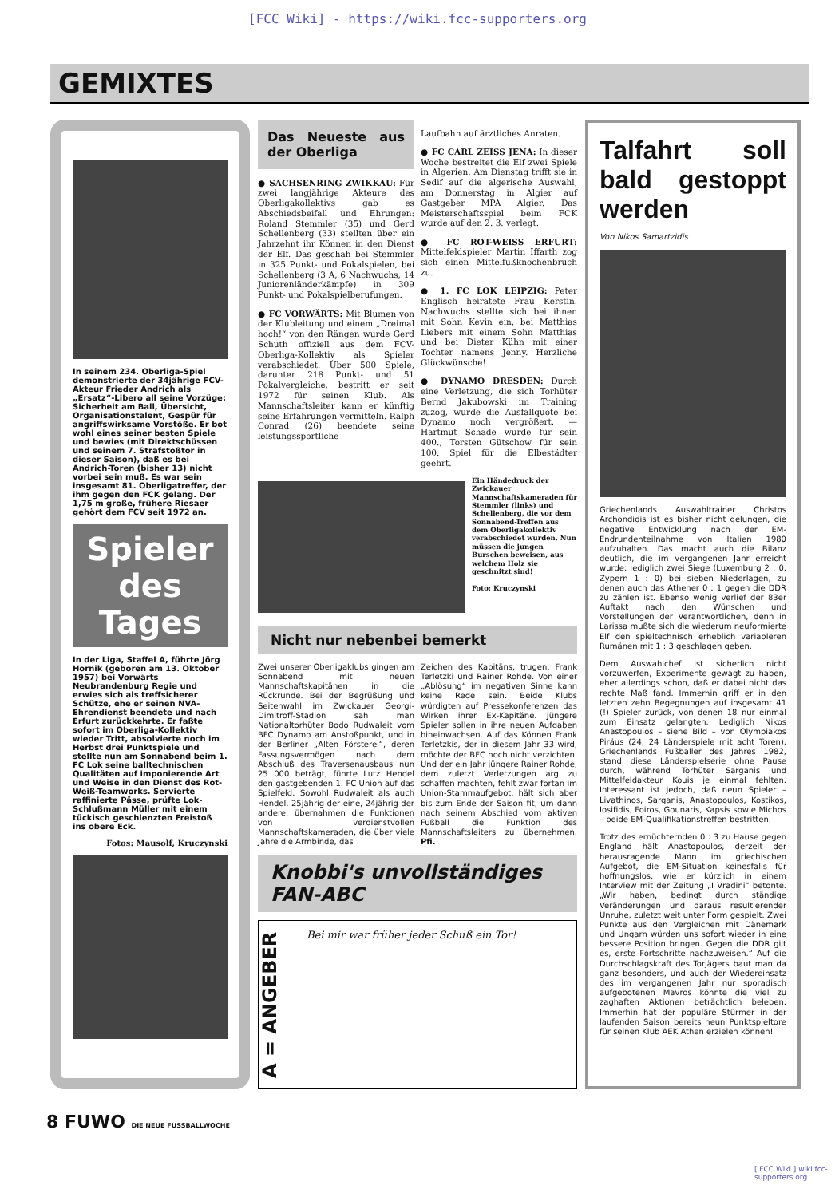[FCC Wiki] - https://wiki.fcc-supporters.org
GEMIXTES
In seinem 234. Oberliga-Spiel demonstrierte der 34jährige FCV-Akteur Frieder Andrich als „Ersatz“-Libero all seine Vorzüge: Sicherheit am Ball, Übersicht, Organisationstalent, Gespür für angriffswirksame Vorstöße. Er bot wohl eines seiner besten Spiele und bewies (mit Direktschüssen und seinem 7. Strafstoßtor in dieser Saison), daß es bei Andrich-Toren (bisher 13) nicht vorbei sein muß. Es war sein insgesamt 81. Oberligatreffer, der ihm gegen den FCK gelang. Der 1,75 m große, frühere Riesaer gehört dem FCV seit 1972 an.
Spieler des Tages
In der Liga, Staffel A, führte Jörg Hornik (geboren am 13. Oktober 1957) bei Vorwärts Neubrandenburg Regie und erwies sich als treffsicherer Schütze, ehe er seinen NVA-Ehrendienst beendete und nach Erfurt zurückkehrte. Er faßte sofort im Oberliga-Kollektiv wieder Tritt, absolvierte noch im Herbst drei Punktspiele und stellte nun am Sonnabend beim 1. FC Lok seine balltechnischen Qualitäten auf imponierende Art und Weise in den Dienst des Rot-Weiß-Teamworks. Servierte raffinierte Pässe, prüfte Lok-Schlußmann Müller mit einem tückisch geschlenzten Freistoß ins obere Eck.
Fotos: Mausolf, Kruczynski
Das Neueste aus der Oberliga
● SACHSENRING ZWIKKAU: Für zwei langjährige Akteure des Oberligakollektivs gab es Abschiedsbeifall und Ehrungen: Roland Stemmler (35) und Gerd Schellenberg (33) stellten über ein Jahrzehnt ihr Können in den Dienst der Elf. Das geschah bei Stemmler in 325 Punkt- und Pokalspielen, bei Schellenberg (3 A, 6 Nachwuchs, 14 Juniorenländerkämpfe) in 309 Punkt- und Pokalspielberufungen.
● FC VORWÄRTS: Mit Blumen von der Klubleitung und einem „Dreimal hoch!“ von den Rängen wurde Gerd Schuth offiziell aus dem FCV-Oberliga-Kollektiv als Spieler verabschiedet. Über 500 Spiele, darunter 218 Punkt- und 51 Pokalvergleiche, bestritt er seit 1972 für seinen Klub. Als Mannschaftsleiter kann er künftig seine Erfahrungen vermitteln. Ralph Conrad (26) beendete seine leistungssportliche
Laufbahn auf ärztliches Anraten.
● FC CARL ZEISS JENA: In dieser Woche bestreitet die Elf zwei Spiele in Algerien. Am Dienstag trifft sie in Sedif auf die algerische Auswahl, am Donnerstag in Algier auf Gastgeber MPA Algier. Das Meisterschaftsspiel beim FCK wurde auf den 2. 3. verlegt.
● FC ROT-WEISS ERFURT: Mittelfeldspieler Martin Iffarth zog sich einen Mittelfußknochenbruch zu.
● 1. FC LOK LEIPZIG: Peter Englisch heiratete Frau Kerstin. Nachwuchs stellte sich bei ihnen mit Sohn Kevin ein, bei Matthias Liebers mit einem Sohn Matthias und bei Dieter Kühn mit einer Tochter namens Jenny. Herzliche Glückwünsche!
● DYNAMO DRESDEN: Durch eine Verletzung, die sich Torhüter Bernd Jakubowski im Training zuzog, wurde die Ausfallquote bei Dynamo noch vergrößert. — Hartmut Schade wurde für sein 400., Torsten Gütschow für sein 100. Spiel für die Elbestädter geehrt.
Ein Händedruck der Zwickauer Mannschaftskameraden für Stemmler (links) und Schellenberg, die vor dem Sonnabend-Treffen aus dem Oberligakollektiv verabschiedet wurden. Nun müssen die jungen Burschen beweisen, aus welchem Holz sie geschnitzt sind!
Foto: Kruczynski
Nicht nur nebenbei bemerkt
Zwei unserer Oberligaklubs gingen am Sonnabend mit neuen Mannschaftskapitänen in die Rückrunde. Bei der Begrüßung und Seitenwahl im Zwickauer Georgi-Dimitroff-Stadion sah man Nationaltorhüter Bodo Rudwaleit vom BFC Dynamo am Anstoßpunkt, und in der Berliner „Alten Försterei“, deren Fassungsvermögen nach dem Abschluß des Traversenausbaus nun 25 000 beträgt, führte Lutz Hendel den gastgebenden 1. FC Union auf das Spielfeld. Sowohl Rudwaleit als auch Hendel, 25jährig der eine, 24jährig der andere, übernahmen die Funktionen von verdienstvollen Mannschaftskameraden, die über viele Jahre die Armbinde, das
Zeichen des Kapitäns, trugen: Frank Terletzki und Rainer Rohde. Von einer „Ablösung“ im negativen Sinne kann keine Rede sein. Beide Klubs würdigten auf Pressekonferenzen das Wirken ihrer Ex-Kapitäne. Jüngere Spieler sollen in ihre neuen Aufgaben hineinwachsen. Auf das Können Frank Terletzkis, der in diesem Jahr 33 wird, möchte der BFC noch nicht verzichten. Und der ein Jahr jüngere Rainer Rohde, dem zuletzt Verletzungen arg zu schaffen machten, fehlt zwar fortan im Union-Stammaufgebot, hält sich aber bis zum Ende der Saison fit, um dann nach seinem Abschied vom aktiven Fußball die Funktion des Mannschaftsleiters zu übernehmen. Pfi.
Knobbi's unvollständiges FAN-ABC
A = ANGEBER
Bei mir war früher jeder Schuß ein Tor!
Talfahrt soll bald gestoppt werden
Von Nikos Samartzidis
Griechenlands Auswahltrainer Christos Archondidis ist es bisher nicht gelungen, die negative Entwicklung nach der EM-Endrundenteilnahme von Italien 1980 aufzuhalten. Das macht auch die Bilanz deutlich, die im vergangenen Jahr erreicht wurde: lediglich zwei Siege (Luxemburg 2 : 0, Zypern 1 : 0) bei sieben Niederlagen, zu denen auch das Athener 0 : 1 gegen die DDR zu zählen ist. Ebenso wenig verlief der 83er Auftakt nach den Wünschen und Vorstellungen der Verantwortlichen, denn in Larissa mußte sich die wiederum neuformierte Elf den spieltechnisch erheblich variableren Rumänen mit 1 : 3 geschlagen geben.
Dem Auswahlchef ist sicherlich nicht vorzuwerfen, Experimente gewagt zu haben, eher allerdings schon, daß er dabei nicht das rechte Maß fand. Immerhin griff er in den letzten zehn Begegnungen auf insgesamt 41 (!) Spieler zurück, von denen 18 nur einmal zum Einsatz gelangten. Lediglich Nikos Anastopoulos – siehe Bild – von Olympiakos Piräus (24, 24 Länderspiele mit acht Toren), Griechenlands Fußballer des Jahres 1982, stand diese Länderspielserie ohne Pause durch, während Torhüter Sarganis und Mittelfeldakteur Kouis je einmal fehlten. Interessant ist jedoch, daß neun Spieler – Livathinos, Sarganis, Anastopoulos, Kostikos, Iosifidis, Foiros, Gounaris, Kapsis sowie Michos – beide EM-Qualifikationstreffen bestritten.
Trotz des ernüchternden 0 : 3 zu Hause gegen England hält Anastopoulos, derzeit der herausragende Mann im griechischen Aufgebot, die EM-Situation keinesfalls für hoffnungslos, wie er kürzlich in einem Interview mit der Zeitung „I Vradini“ betonte. „Wir haben, bedingt durch ständige Veränderungen und daraus resultierender Unruhe, zuletzt weit unter Form gespielt. Zwei Punkte aus den Vergleichen mit Dänemark und Ungarn würden uns sofort wieder in eine bessere Position bringen. Gegen die DDR gilt es, erste Fortschritte nachzuweisen.“ Auf die Durchschlagskraft des Torjägers baut man da ganz besonders, und auch der Wiedereinsatz des im vergangenen Jahr nur sporadisch aufgebotenen Mavros könnte die viel zu zaghaften Aktionen beträchtlich beleben. Immerhin hat der populäre Stürmer in der laufenden Saison bereits neun Punktspieltore für seinen Klub AEK Athen erzielen können!
8 FUWO DIE NEUE FUSSBALLWOCHE
[ FCC Wiki ] wiki.fcc-supporters.org